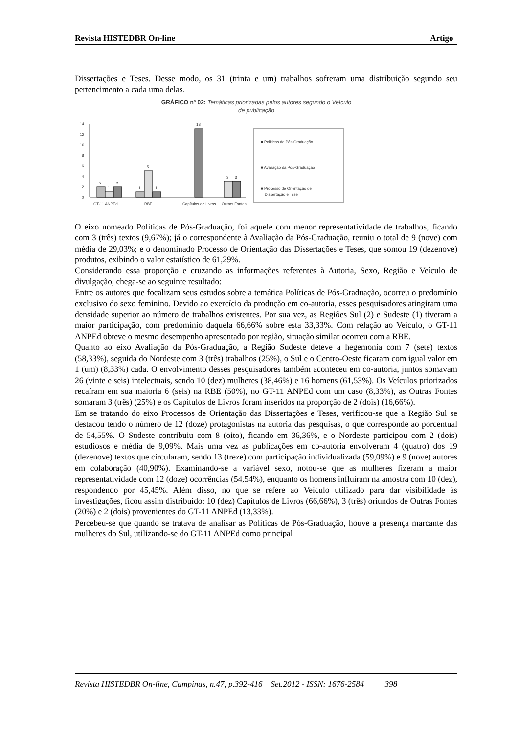Revista HISTEDBR On-line Artigo
Dissertações e Teses. Desse modo, os 31 (trinta e um) trabalhos sofreram uma distribuição segundo seu pertencimento a cada uma delas.
GRÁFICO nº 02: Temáticas priorizadas pelos autores segundo o Veículo
de publicação
14
12
10
8
6
4
2
0
2
1
2
1
5
1
13
3
3
GT-11 ANPEd
RBE
Capítulos de Livros
Outras Fontes
■ Políticas de Pós-Graduação
■ Avaliação da Pós-Graduação
■ Processo de Orientação de
Dissertação e Tese
O eixo nomeado Políticas de Pós-Graduação, foi aquele com menor representatividade de trabalhos, ficando com 3 (três) textos (9,67%); já o correspondente à Avaliação da Pós-Graduação, reuniu o total de 9 (nove) com média de 29,03%; e o denominado Processo de Orientação das Dissertações e Teses, que somou 19 (dezenove) produtos, exibindo o valor estatístico de 61,29%.
Considerando essa proporção e cruzando as informações referentes à Autoria, Sexo, Região e Veículo de divulgação, chega-se ao seguinte resultado:
Entre os autores que focalizam seus estudos sobre a temática Políticas de Pós-Graduação, ocorreu o predomínio exclusivo do sexo feminino. Devido ao exercício da produção em co-autoria, esses pesquisadores atingiram uma densidade superior ao número de trabalhos existentes. Por sua vez, as Regiões Sul (2) e Sudeste (1) tiveram a maior participação, com predomínio daquela 66,66% sobre esta 33,33%. Com relação ao Veículo, o GT-11 ANPEd obteve o mesmo desempenho apresentado por região, situação similar ocorreu com a RBE.
Quanto ao eixo Avaliação da Pós-Graduação, a Região Sudeste deteve a hegemonia com 7 (sete) textos (58,33%), seguida do Nordeste com 3 (três) trabalhos (25%), o Sul e o Centro-Oeste ficaram com igual valor em 1 (um) (8,33%) cada. O envolvimento desses pesquisadores também aconteceu em co-autoria, juntos somavam 26 (vinte e seis) intelectuais, sendo 10 (dez) mulheres (38,46%) e 16 homens (61,53%). Os Veículos priorizados recaíram em sua maioria 6 (seis) na RBE (50%), no GT-11 ANPEd com um caso (8,33%), as Outras Fontes somaram 3 (três) (25%) e os Capítulos de Livros foram inseridos na proporção de 2 (dois) (16,66%).
Em se tratando do eixo Processos de Orientação das Dissertações e Teses, verificou-se que a Região Sul se destacou tendo o número de 12 (doze) protagonistas na autoria das pesquisas, o que corresponde ao porcentual de 54,55%. O Sudeste contribuiu com 8 (oito), ficando em 36,36%, e o Nordeste participou com 2 (dois) estudiosos e média de 9,09%. Mais uma vez as publicações em co-autoria envolveram 4 (quatro) dos 19 (dezenove) textos que circularam, sendo 13 (treze) com participação individualizada (59,09%) e 9 (nove) autores em colaboração (40,90%). Examinando-se a variável sexo, notou-se que as mulheres fizeram a maior representatividade com 12 (doze) ocorrências (54,54%), enquanto os homens influíram na amostra com 10 (dez), respondendo por 45,45%. Além disso, no que se refere ao Veículo utilizado para dar visibilidade às investigações, ficou assim distribuído: 10 (dez) Capítulos de Livros (66,66%), 3 (três) oriundos de Outras Fontes (20%) e 2 (dois) provenientes do GT-11 ANPEd (13,33%).
Percebeu-se que quando se tratava de analisar as Políticas de Pós-Graduação, houve a presença marcante das mulheres do Sul, utilizando-se do GT-11 ANPEd como principal
Revista HISTEDBR On-line, Campinas, n.47, p.392-416 Set.2012 - ISSN: 1676-2584 398